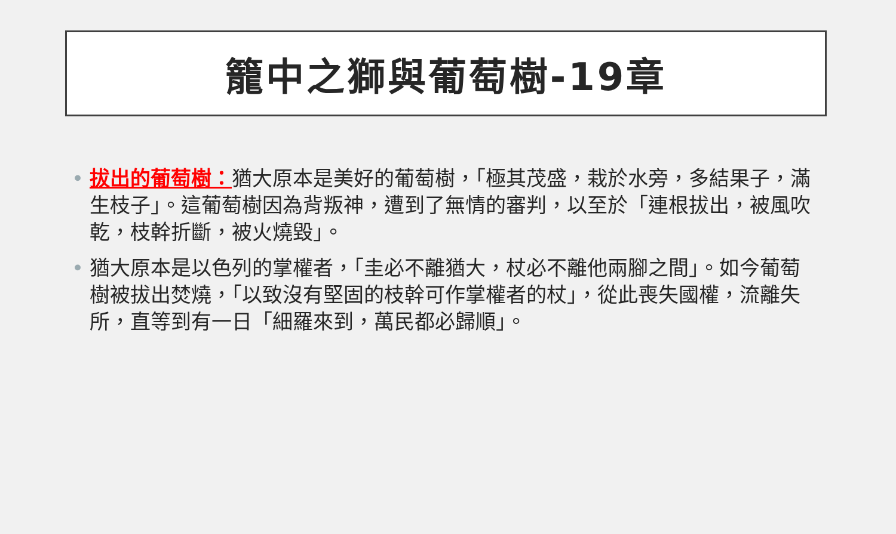籠中之獅與葡萄樹-19章
• 拔出的葡萄樹：猶大原本是美好的葡萄樹，「極其茂盛，栽於水旁，多結果子，滿生枝子」。這葡萄樹因為背叛神，遭到了無情的審判，以至於「連根拔出，被風吹乾，枝幹折斷，被火燒毀」。
• 猶大原本是以色列的掌權者，「圭必不離猶大，杖必不離他兩腳之間」。如今葡萄樹被拔出焚燒，「以致沒有堅固的枝幹可作掌權者的杖」，從此喪失國權，流離失所，直等到有一日「細羅來到，萬民都必歸順」。